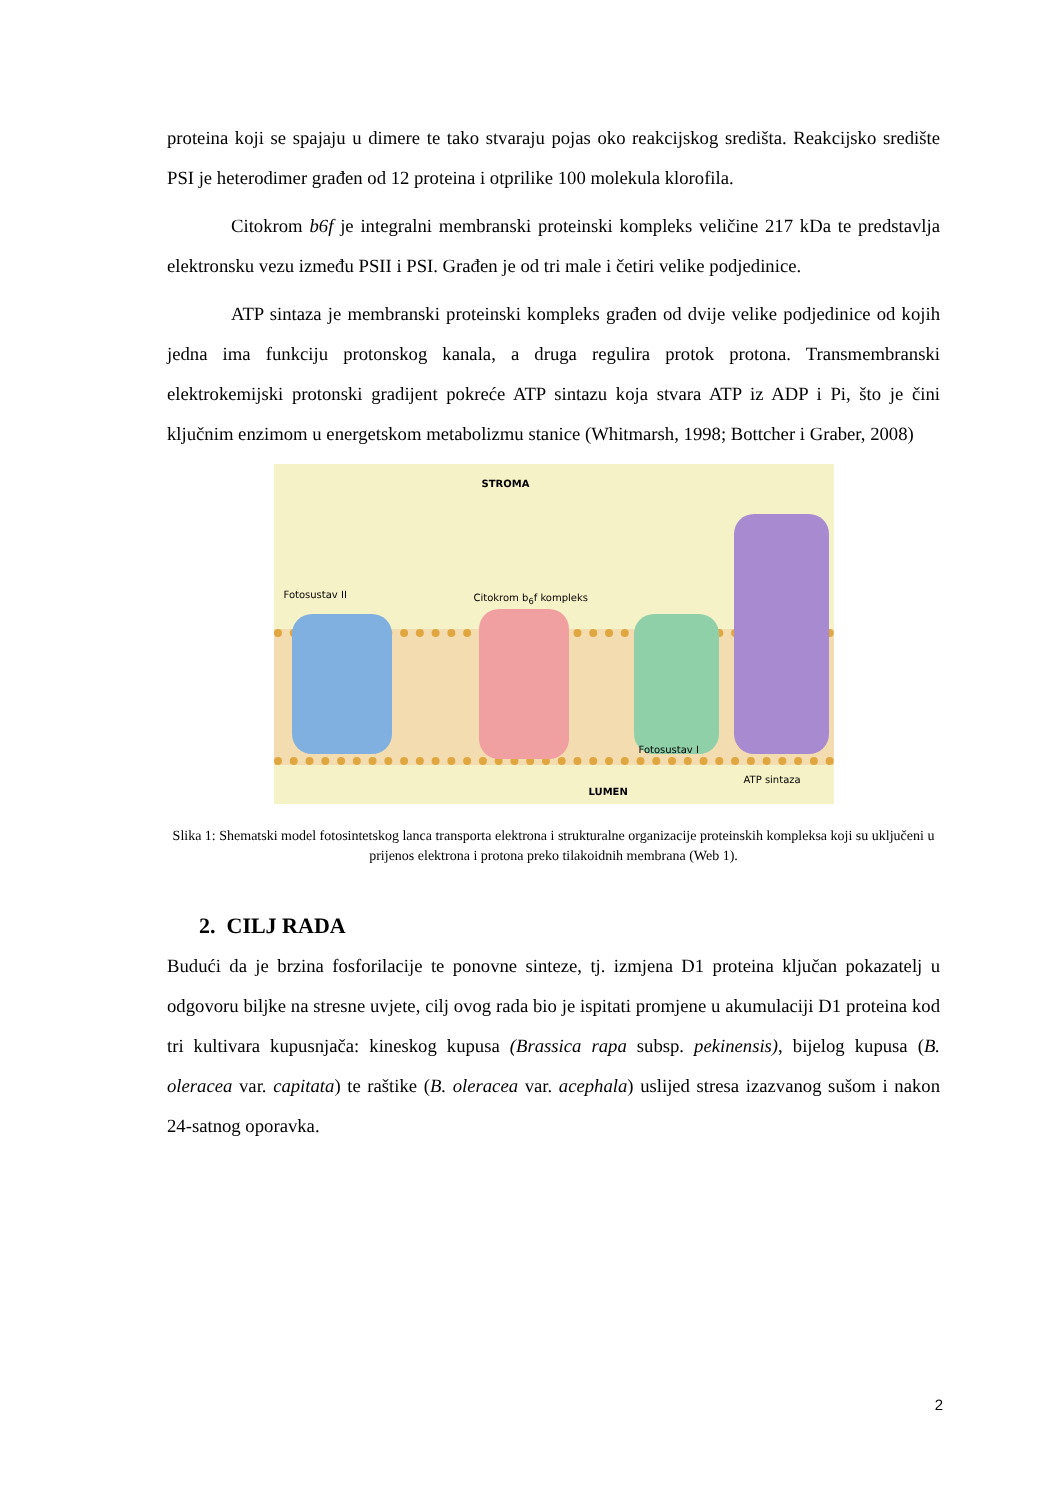proteina koji se spajaju u dimere te tako stvaraju pojas oko reakcijskog središta. Reakcijsko središte PSI je heterodimer građen od 12 proteina i otprilike 100 molekula klorofila.
Citokrom b6f je integralni membranski proteinski kompleks veličine 217 kDa te predstavlja elektronsku vezu između PSII i PSI. Građen je od tri male i četiri velike podjedinice.
ATP sintaza je membranski proteinski kompleks građen od dvije velike podjedinice od kojih jedna ima funkciju protonskog kanala, a druga regulira protok protona. Transmembranski elektrokemijski protonski gradijent pokreće ATP sintazu koja stvara ATP iz ADP i Pi, što je čini ključnim enzimom u energetskom metabolizmu stanice (Whitmarsh, 1998; Bottcher i Graber, 2008)
STROMA
Fotosustav II Citokrom b<sub>6</sub>f kompleks
Fotosustav I
ATP sintaza
LUMEN
Slika 1: Shematski model fotosintetskog lanca transporta elektrona i strukturalne organizacije proteinskih kompleksa koji su uključeni u prijenos elektrona i protona preko tilakoidnih membrana (Web 1).
2. CILJ RADA
Budući da je brzina fosforilacije te ponovne sinteze, tj. izmjena D1 proteina ključan pokazatelj u odgovoru biljke na stresne uvjete, cilj ovog rada bio je ispitati promjene u akumulaciji D1 proteina kod tri kultivara kupusnjača: kineskog kupusa (Brassica rapa subsp. pekinensis), bijelog kupusa (B. oleracea var. capitata) te raštike (B. oleracea var. acephala) uslijed stresa izazvanog sušom i nakon 24-satnog oporavka.
2